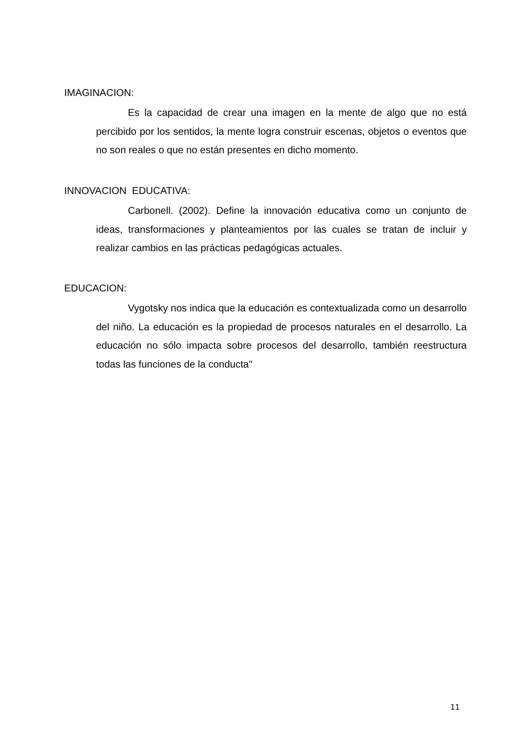IMAGINACION:
Es la capacidad de crear una imagen en la mente de algo que no está percibido por los sentidos, la mente logra construir escenas, objetos o eventos que no son reales o que no están presentes en dicho momento.
INNOVACION EDUCATIVA:
Carbonell. (2002). Define la innovación educativa como un conjunto de ideas, transformaciones y planteamientos por las cuales se tratan de incluir y realizar cambios en las prácticas pedagógicas actuales.
EDUCACION:
Vygotsky nos indica que la educación es contextualizada como un desarrollo del niño. La educación es la propiedad de procesos naturales en el desarrollo. La educación no sólo impacta sobre procesos del desarrollo, también reestructura todas las funciones de la conducta"
11